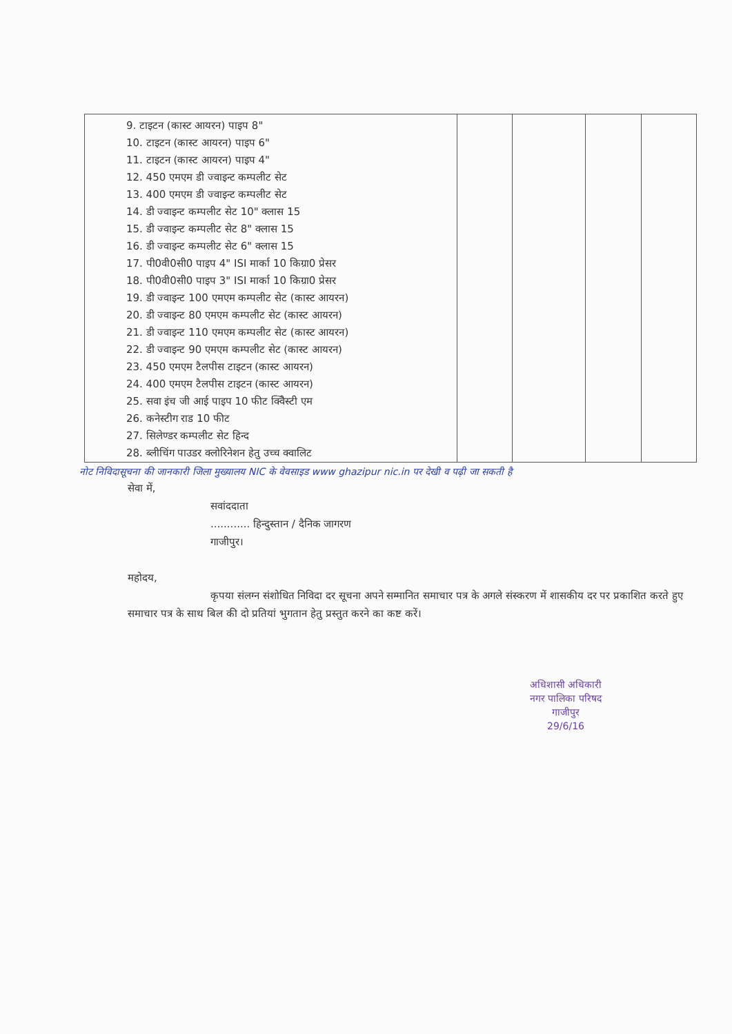| 9. टाइटन (कास्ट आयरन) पाइप 8" 10. टाइटन (कास्ट आयरन) पाइप 6" 11. टाइटन (कास्ट आयरन) पाइप 4" 12. 450 एमएम डी ज्वाइन्ट कम्पलीट सेट 13. 400 एमएम डी ज्वाइन्ट कम्पलीट सेट 14. डी ज्वाइन्ट कम्पलीट सेट 10" क्लास 15 15. डी ज्वाइन्ट कम्पलीट सेट 8" क्लास 15 16. डी ज्वाइन्ट कम्पलीट सेट 6" क्लास 15 17. पी0वी0सी0 पाइप 4" ISI मार्का 10 किग्रा0 प्रेसर 18. पी0वी0सी0 पाइप 3" ISI मार्का 10 किग्रा0 प्रेसर 19. डी ज्वाइन्ट 100 एमएम कम्पलीट सेट (कास्ट आयरन) 20. डी ज्वाइन्ट 80 एमएम कम्पलीट सेट (कास्ट आयरन) 21. डी ज्वाइन्ट 110 एमएम कम्पलीट सेट (कास्ट आयरन) 22. डी ज्वाइन्ट 90 एमएम कम्पलीट सेट (कास्ट आयरन) 23. 450 एमएम टैलपीस टाइटन (कास्ट आयरन) 24. 400 एमएम टैलपीस टाइटन (कास्ट आयरन) 25. सवा इंच जी आई पाइप 10 फीट क्विेस्टी एम 26. कनेस्टीग राड 10 फीट 27. सिलेण्डर कम्पलीट सेट हिन्द 28. ब्लीचिंग पाउडर क्लोरिनेशन हेतु उच्च क्वालिट | | | | |
नोट निविदासूचना की जानकारी जिला मुख्यालय NIC के वेवसाइड www ghazipur nic.in पर देखी व पढ़ी जा सकती है
सेवा में,
सवांददाता
............ हिन्दुस्तान / दैनिक जागरण
गाजीपुर।
महोदय,
कृपया संलग्न संशोधित निविदा दर सूचना अपने सम्मानित समाचार पत्र के अगले संस्करण में शासकीय दर पर प्रकाशित करते हुए समाचार पत्र के साथ बिल की दो प्रतियां भुगतान हेतु प्रस्तुत करने का कष्ट करें।
अधिशासी अधिकारी
नगर पालिका परिषद
गाजीपुर
29/6/16